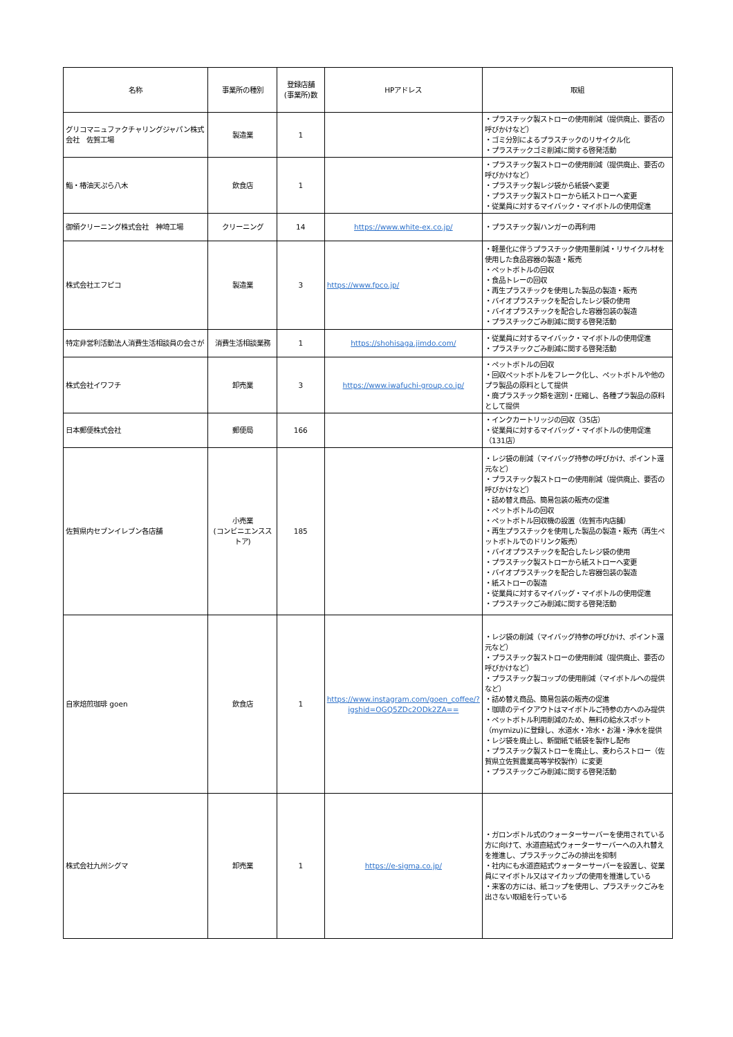| 名称 | 事業所の種別 | 登録店舗 (事業所)数 | HPアドレス | 取組 |
| --- | --- | --- | --- | --- |
| グリコマニュファクチャリングジャパン株式会社 佐賀工場 | 製造業 | 1 | | ・プラスチック製ストローの使用削減（提供廃止、要否の呼びかけなど） ・ゴミ分別によるプラスチックのリサイクル化 ・プラスチックゴミ削減に関する啓発活動 |
| 鮨・椿油天ぷら八木 | 飲食店 | 1 | | ・プラスチック製ストローの使用削減（提供廃止、要否の呼びかけなど） ・プラスチック製レジ袋から紙袋へ変更 ・プラスチック製ストローから紙ストローへ変更 ・従業員に対するマイバック・マイボトルの使用促進 |
| 御領クリーニング株式会社 神埼工場 | クリーニング | 14 | https://www.white-ex.co.jp/ | ・プラスチック製ハンガーの再利用 |
| 株式会社エフピコ | 製造業 | 3 | https://www.fpco.jp/ | ・軽量化に伴うプラスチック使用量削減・リサイクル材を使用した食品容器の製造・販売 ・ペットボトルの回収 ・食品トレーの回収 ・再生プラスチックを使用した製品の製造・販売 ・バイオプラスチックを配合したレジ袋の使用 ・バイオプラスチックを配合した容器包装の製造 ・プラスチックごみ削減に関する啓発活動 |
| 特定非営利活動法人消費生活相談員の会さが | 消費生活相談業務 | 1 | https://shohisaga.jimdo.com/ | ・従業員に対するマイバック・マイボトルの使用促進 ・プラスチックごみ削減に関する啓発活動 |
| 株式会社イワフチ | 卸売業 | 3 | https://www.iwafuchi-group.co.jp/ | ・ペットボトルの回収 ・回収ペットボトルをフレーク化し、ペットボトルや他のプラ製品の原料として提供 ・廃プラスチック類を選別・圧縮し、各種プラ製品の原料として提供 |
| 日本郵便株式会社 | 郵便局 | 166 | | ・インクカートリッジの回収（35店） ・従業員に対するマイバッグ・マイボトルの使用促進（131店） |
| 佐賀県内セブンイレブン各店舗 | 小売業 (コンビニエンスストア) | 185 | | ・レジ袋の削減（マイバッグ持参の呼びかけ、ポイント還元など） ・プラスチック製ストローの使用削減（提供廃止、要否の呼びかけなど） ・詰め替え商品、簡易包装の販売の促進 ・ペットボトルの回収 ・ペットボトル回収機の設置（佐賀市内店舗） ・再生プラスチックを使用した製品の製造・販売（再生ペットボトルでのドリンク販売） ・バイオプラスチックを配合したレジ袋の使用 ・プラスチック製ストローから紙ストローへ変更 ・バイオプラスチックを配合した容器包装の製造 ・紙ストローの製造 ・従業員に対するマイバッグ・マイボトルの使用促進 ・プラスチックごみ削減に関する啓発活動 |
| 自家焙煎珈琲 goen | 飲食店 | 1 | https://www.instagram.com/goen_coffee/?igshid=OGQ5ZDc2ODk2ZA== | ・レジ袋の削減（マイバッグ持参の呼びかけ、ポイント還元など） ・プラスチック製ストローの使用削減（提供廃止、要否の呼びかけなど） ・プラスチック製コップの使用削減（マイボトルへの提供など） ・詰め替え商品、簡易包装の販売の促進 ・珈琲のテイクアウトはマイボトルご持参の方へのみ提供 ・ペットボトル利用削減のため、無料の給水スポット（mymizu)に登録し、水道水・冷水・お湯・浄水を提供 ・レジ袋を廃止し、新聞紙で紙袋を製作し配布 ・プラスチック製ストローを廃止し、麦わらストロー（佐賀県立佐賀農業高等学校製作）に変更 ・プラスチックごみ削減に関する啓発活動 |
| 株式会社九州シグマ | 卸売業 | 1 | https://e-sigma.co.jp/ | ・ガロンボトル式のウォーターサーバーを使用されている方に向けて、水道直結式ウォーターサーバーへの入れ替えを推進し、プラスチックごみの排出を抑制 ・社内にも水道直結式ウォーターサーバーを設置し、従業員にマイボトル又はマイカップの使用を推進している ・来客の方には、紙コップを使用し、プラスチックごみを出さない取組を行っている |